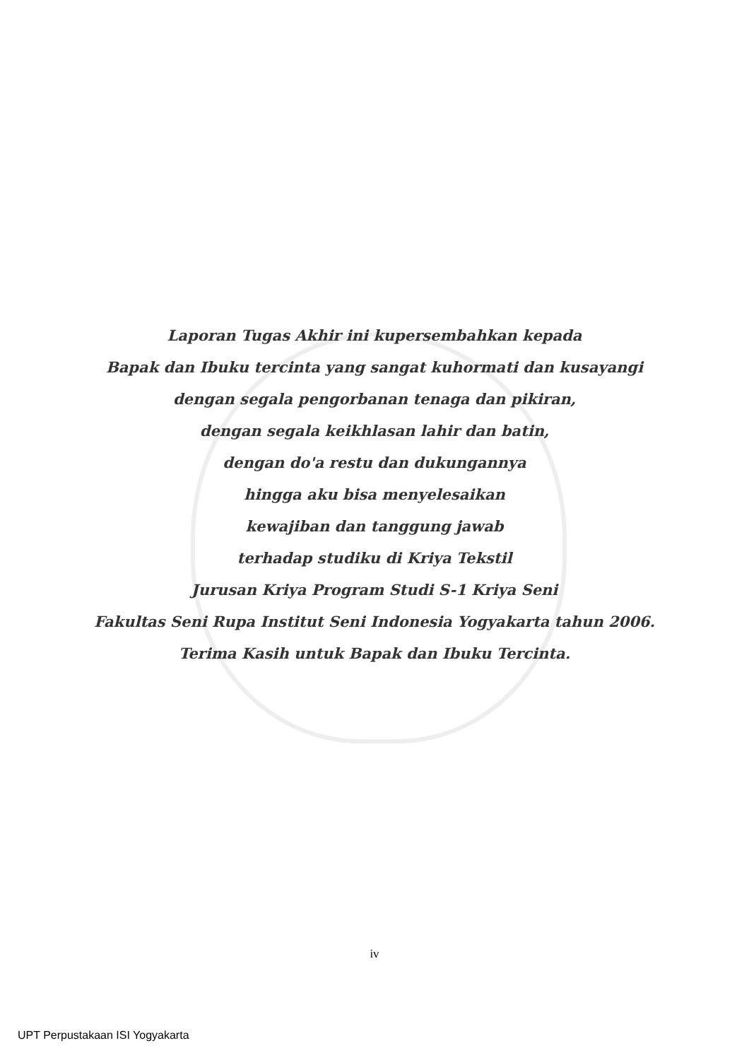Laporan Tugas Akhir ini kupersembahkan kepada
Bapak dan Ibuku tercinta yang sangat kuhormati dan kusayangi
dengan segala pengorbanan tenaga dan pikiran,
dengan segala keikhlasan lahir dan batin,
dengan do'a restu dan dukungannya
hingga aku bisa menyelesaikan
kewajiban dan tanggung jawab
terhadap studiku di Kriya Tekstil
Jurusan Kriya Program Studi S-1 Kriya Seni
Fakultas Seni Rupa Institut Seni Indonesia Yogyakarta tahun 2006.
Terima Kasih untuk Bapak dan Ibuku Tercinta.
iv
UPT Perpustakaan ISI Yogyakarta